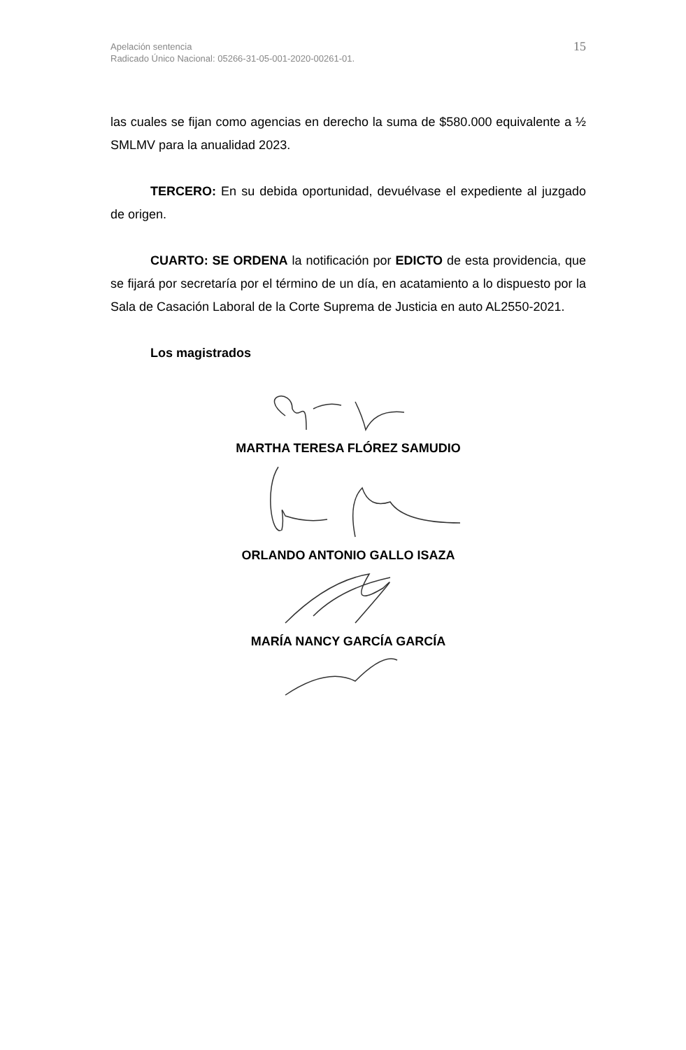Apelación sentencia
Radicado Único Nacional: 05266-31-05-001-2020-00261-01.
15
las cuales se fijan como agencias en derecho la suma de $580.000 equivalente a ½ SMLMV para la anualidad 2023.
TERCERO: En su debida oportunidad, devuélvase el expediente al juzgado de origen.
CUARTO: SE ORDENA la notificación por EDICTO de esta providencia, que se fijará por secretaría por el término de un día, en acatamiento a lo dispuesto por la Sala de Casación Laboral de la Corte Suprema de Justicia en auto AL2550-2021.
Los magistrados
MARTHA TERESA FLÓREZ SAMUDIO
ORLANDO ANTONIO GALLO ISAZA
MARÍA NANCY GARCÍA GARCÍA